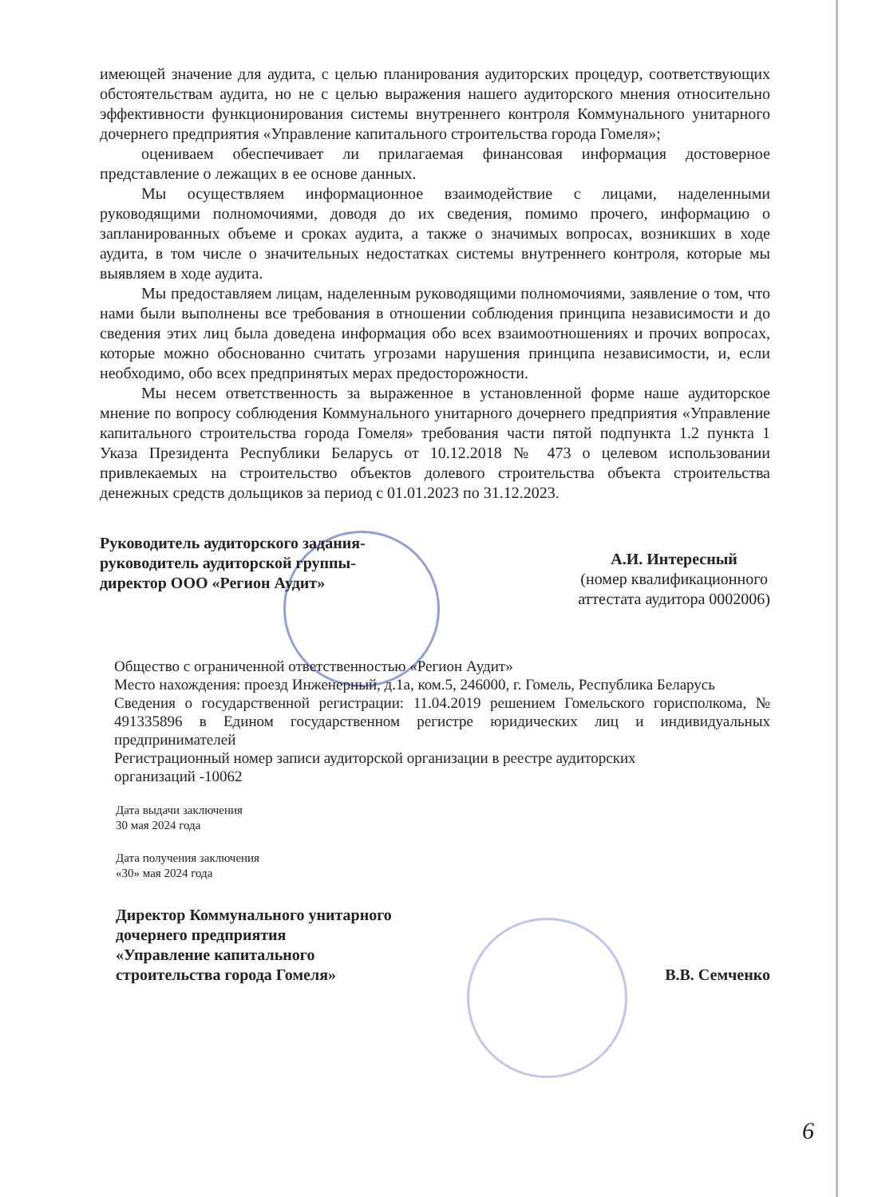имеющей значение для аудита, с целью планирования аудиторских процедур, соответствующих обстоятельствам аудита, но не с целью выражения нашего аудиторского мнения относительно эффективности функционирования системы внутреннего контроля Коммунального унитарного дочернего предприятия «Управление капитального строительства города Гомеля»;
оцениваем обеспечивает ли прилагаемая финансовая информация достоверное представление о лежащих в ее основе данных.
Мы осуществляем информационное взаимодействие с лицами, наделенными руководящими полномочиями, доводя до их сведения, помимо прочего, информацию о запланированных объеме и сроках аудита, а также о значимых вопросах, возникших в ходе аудита, в том числе о значительных недостатках системы внутреннего контроля, которые мы выявляем в ходе аудита.
Мы предоставляем лицам, наделенным руководящими полномочиями, заявление о том, что нами были выполнены все требования в отношении соблюдения принципа независимости и до сведения этих лиц была доведена информация обо всех взаимоотношениях и прочих вопросах, которые можно обоснованно считать угрозами нарушения принципа независимости, и, если необходимо, обо всех предпринятых мерах предосторожности.
Мы несем ответственность за выраженное в установленной форме наше аудиторское мнение по вопросу соблюдения Коммунального унитарного дочернего предприятия «Управление капитального строительства города Гомеля» требования части пятой подпункта 1.2 пункта 1 Указа Президента Республики Беларусь от 10.12.2018 № 473 о целевом использовании привлекаемых на строительство объектов долевого строительства объекта строительства денежных средств дольщиков за период с 01.01.2023 по 31.12.2023.
Руководитель аудиторского задания-
руководитель аудиторской группы-
директор ООО «Регион Аудит»
А.И. Интересный
(номер квалификационного
аттестата аудитора 0002006)
Общество с ограниченной ответственностью «Регион Аудит»
Место нахождения: проезд Инженерный, д.1а, ком.5, 246000, г. Гомель, Республика Беларусь
Сведения о государственной регистрации: 11.04.2019 решением Гомельского горисполкома, № 491335896 в Едином государственном регистре юридических лиц и индивидуальных предпринимателей
Регистрационный номер записи аудиторской организации в реестре аудиторских
организаций -10062
Дата выдачи заключения
30 мая 2024 года
Дата получения заключения
«30» мая 2024 года
Директор Коммунального унитарного
дочернего предприятия
«Управление капитального
строительства города Гомеля»
В.В. Семченко
6